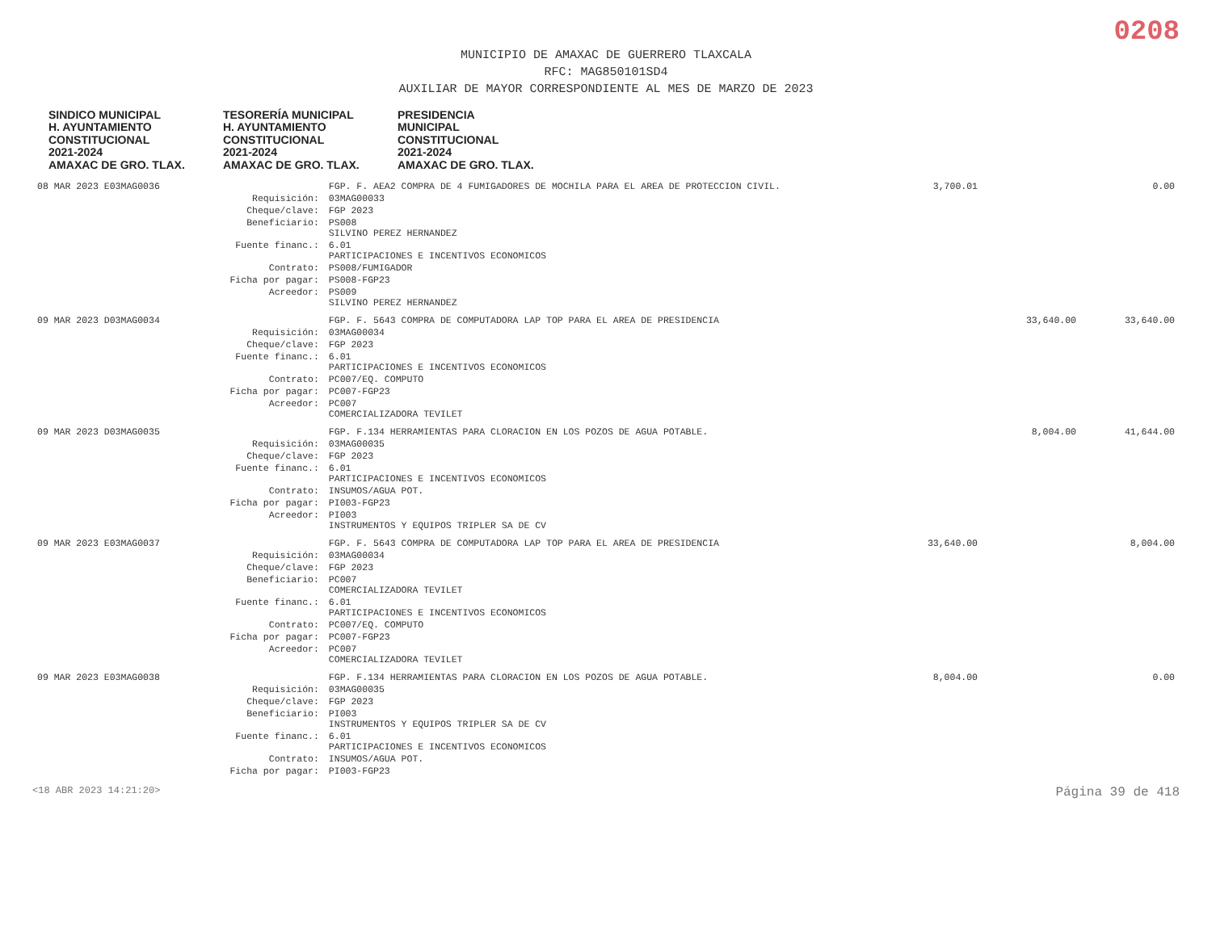0208
MUNICIPIO DE AMAXAC DE GUERRERO TLAXCALA
RFC: MAG850101SD4
AUXILIAR DE MAYOR CORRESPONDIENTE AL MES DE MARZO DE 2023
SINDICO MUNICIPAL
H. AYUNTAMIENTO
CONSTITUCIONAL
2021-2024
AMAXAC DE GRO. TLAX. TESORERÍA MUNICIPAL
H. AYUNTAMIENTO
CONSTITUCIONAL
2021-2024
AMAXAC DE GRO. TLAX. PRESIDENCIA
MUNICIPAL
CONSTITUCIONAL
2021-2024
AMAXAC DE GRO. TLAX.
| 08 MAR 2023 E03MAG0036 | | FGP. F. AEA2 COMPRA DE 4 FUMIGADORES DE MOCHILA PARA EL AREA DE PROTECCION CIVIL. | 3,700.01 | | 0.00 |
| | Requisición: | 03MAG00033 | | | |
| | Cheque/clave: | FGP 2023 | | | |
| | Beneficiario: | PS008 SILVINO PEREZ HERNANDEZ | | | |
| | Fuente financ.: | 6.01 PARTICIPACIONES E INCENTIVOS ECONOMICOS | | | |
| | Contrato: | PS008/FUMIGADOR | | | |
| | Ficha por pagar: | PS008-FGP23 | | | |
| | Acreedor: | PS009 SILVINO PEREZ HERNANDEZ | | | |
| 09 MAR 2023 D03MAG0034 | | FGP. F. 5643 COMPRA DE COMPUTADORA LAP TOP PARA EL AREA DE PRESIDENCIA | | 33,640.00 | 33,640.00 |
| | Requisición: | 03MAG00034 | | | |
| | Cheque/clave: | FGP 2023 | | | |
| | Fuente financ.: | 6.01 PARTICIPACIONES E INCENTIVOS ECONOMICOS | | | |
| | Contrato: | PC007/EQ. COMPUTO | | | |
| | Ficha por pagar: | PC007-FGP23 | | | |
| | Acreedor: | PC007 COMERCIALIZADORA TEVILET | | | |
| 09 MAR 2023 D03MAG0035 | | FGP. F.134 HERRAMIENTAS PARA CLORACION EN LOS POZOS DE AGUA POTABLE. | | 8,004.00 | 41,644.00 |
| | Requisición: | 03MAG00035 | | | |
| | Cheque/clave: | FGP 2023 | | | |
| | Fuente financ.: | 6.01 PARTICIPACIONES E INCENTIVOS ECONOMICOS | | | |
| | Contrato: | INSUMOS/AGUA POT. | | | |
| | Ficha por pagar: | PI003-FGP23 | | | |
| | Acreedor: | PI003 INSTRUMENTOS Y EQUIPOS TRIPLER SA DE CV | | | |
| 09 MAR 2023 E03MAG0037 | | FGP. F. 5643 COMPRA DE COMPUTADORA LAP TOP PARA EL AREA DE PRESIDENCIA | 33,640.00 | | 8,004.00 |
| | Requisición: | 03MAG00034 | | | |
| | Cheque/clave: | FGP 2023 | | | |
| | Beneficiario: | PC007 COMERCIALIZADORA TEVILET | | | |
| | Fuente financ.: | 6.01 PARTICIPACIONES E INCENTIVOS ECONOMICOS | | | |
| | Contrato: | PC007/EQ. COMPUTO | | | |
| | Ficha por pagar: | PC007-FGP23 | | | |
| | Acreedor: | PC007 COMERCIALIZADORA TEVILET | | | |
| 09 MAR 2023 E03MAG0038 | | FGP. F.134 HERRAMIENTAS PARA CLORACION EN LOS POZOS DE AGUA POTABLE. | 8,004.00 | | 0.00 |
| | Requisición: | 03MAG00035 | | | |
| | Cheque/clave: | FGP 2023 | | | |
| | Beneficiario: | PI003 INSTRUMENTOS Y EQUIPOS TRIPLER SA DE CV | | | |
| | Fuente financ.: | 6.01 PARTICIPACIONES E INCENTIVOS ECONOMICOS | | | |
| | Contrato: | INSUMOS/AGUA POT. | | | |
| | Ficha por pagar: | PI003-FGP23 | | | |
<18 ABR 2023 14:21:20> Página 39 de 418